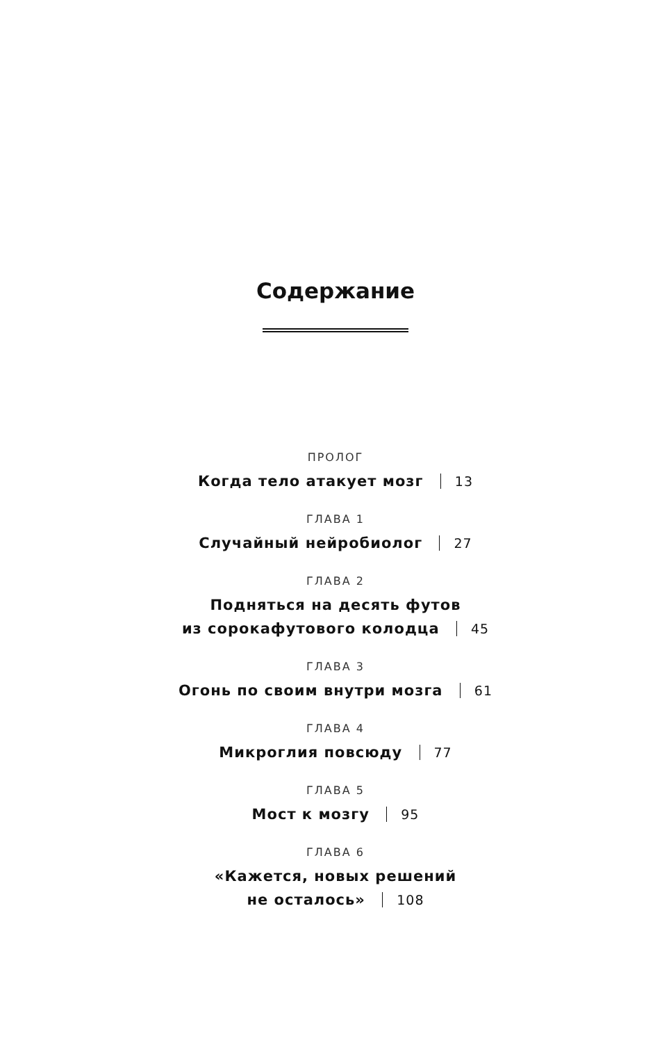Содержание
ПРОЛОГ
Когда тело атакует мозг 13
ГЛАВА 1
Случайный нейробиолог 27
ГЛАВА 2
Подняться на десять футов
из сорокафутового колодца 45
ГЛАВА 3
Огонь по своим внутри мозга 61
ГЛАВА 4
Микроглия повсюду 77
ГЛАВА 5
Мост к мозгу 95
ГЛАВА 6
«Кажется, новых решений
не осталось» 108